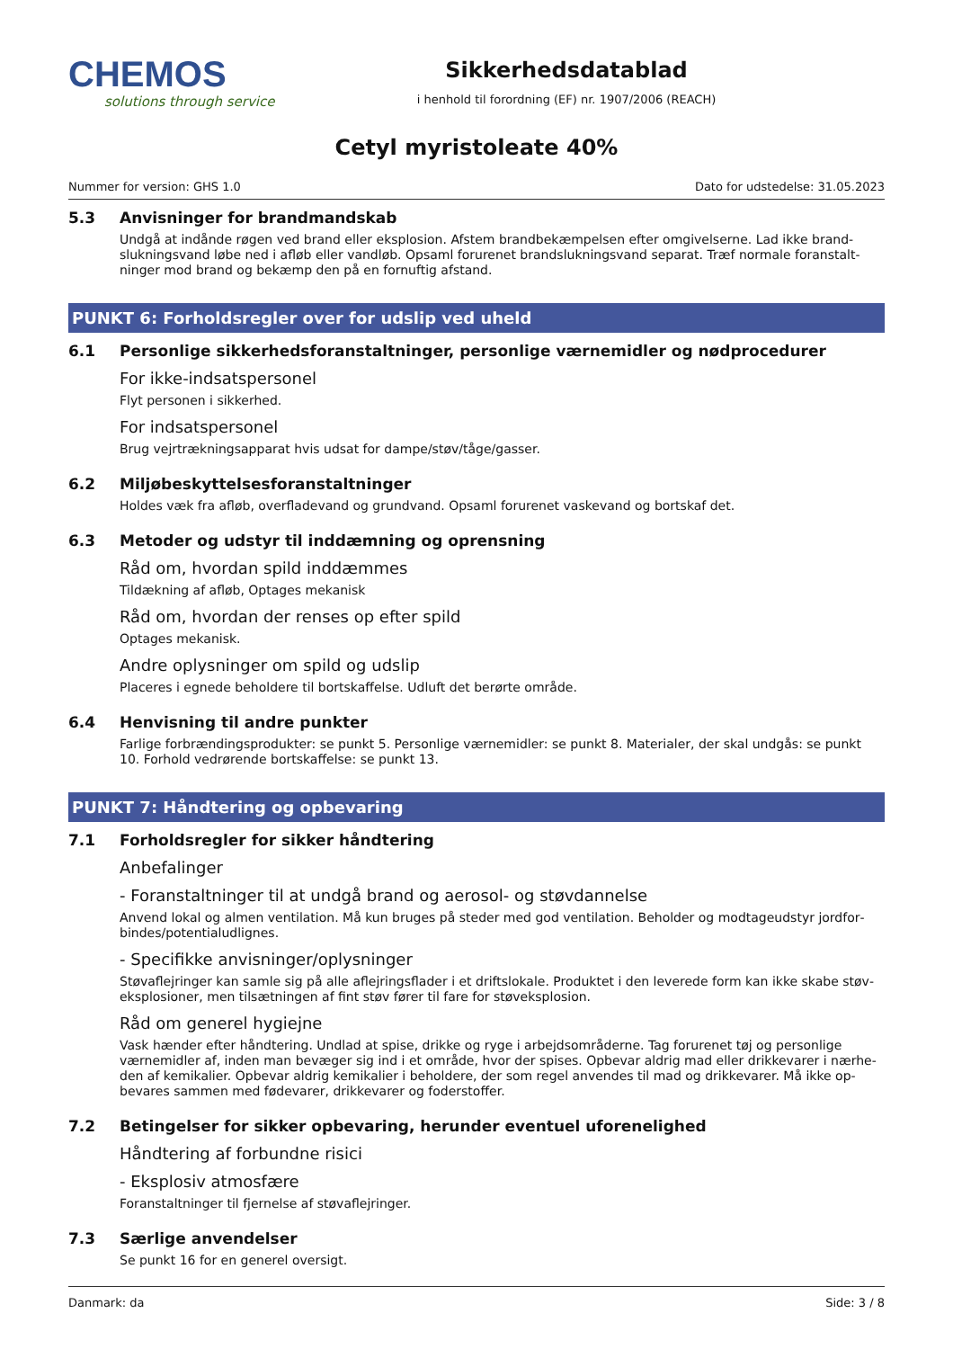CHEMOS
solutions through service
Sikkerhedsdatablad
i henhold til forordning (EF) nr. 1907/2006 (REACH)
Cetyl myristoleate 40%
Nummer for version: GHS 1.0 Dato for udstedelse: 31.05.2023
5.3 Anvisninger for brandmandskab
Undgå at indånde røgen ved brand eller eksplosion. Afstem brandbekæmpelsen efter omgivelserne. Lad ikke brand­slukningsvand løbe ned i afløb eller vandløb. Opsaml forurenet brandslukningsvand separat. Træf normale foranstalt­ninger mod brand og bekæmp den på en fornuftig afstand.
PUNKT 6: Forholdsregler over for udslip ved uheld
6.1 Personlige sikkerhedsforanstaltninger, personlige værnemidler og nødprocedurer
For ikke-indsatspersonel
Flyt personen i sikkerhed.
For indsatspersonel
Brug vejrtrækningsapparat hvis udsat for dampe/støv/tåge/gasser.
6.2 Miljøbeskyttelsesforanstaltninger
Holdes væk fra afløb, overfladevand og grundvand. Opsaml forurenet vaskevand og bortskaf det.
6.3 Metoder og udstyr til inddæmning og oprensning
Råd om, hvordan spild inddæmmes
Tildækning af afløb, Optages mekanisk
Råd om, hvordan der renses op efter spild
Optages mekanisk.
Andre oplysninger om spild og udslip
Placeres i egnede beholdere til bortskaffelse. Udluft det berørte område.
6.4 Henvisning til andre punkter
Farlige forbrændingsprodukter: se punkt 5. Personlige værnemidler: se punkt 8. Materialer, der skal undgås: se punkt 10. Forhold vedrørende bortskaffelse: se punkt 13.
PUNKT 7: Håndtering og opbevaring
7.1 Forholdsregler for sikker håndtering
Anbefalinger
- Foranstaltninger til at undgå brand og aerosol- og støvdannelse
Anvend lokal og almen ventilation. Må kun bruges på steder med god ventilation. Beholder og modtageudstyr jordfor­bindes/potentialudlignes.
- Specifikke anvisninger/oplysninger
Støvaflejringer kan samle sig på alle aflejringsflader i et driftslokale. Produktet i den leverede form kan ikke skabe støv­eksplosioner, men tilsætningen af fint støv fører til fare for støveksplosion.
Råd om generel hygiejne
Vask hænder efter håndtering. Undlad at spise, drikke og ryge i arbejdsområderne. Tag forurenet tøj og personlige værnemidler af, inden man bevæger sig ind i et område, hvor der spises. Opbevar aldrig mad eller drikkevarer i nærhe­den af kemikalier. Opbevar aldrig kemikalier i beholdere, der som regel anvendes til mad og drikkevarer. Må ikke op­bevares sammen med fødevarer, drikkevarer og foderstoffer.
7.2 Betingelser for sikker opbevaring, herunder eventuel uforenelighed
Håndtering af forbundne risici
- Eksplosiv atmosfære
Foranstaltninger til fjernelse af støvaflejringer.
7.3 Særlige anvendelser
Se punkt 16 for en generel oversigt.
Danmark: da Side: 3 / 8